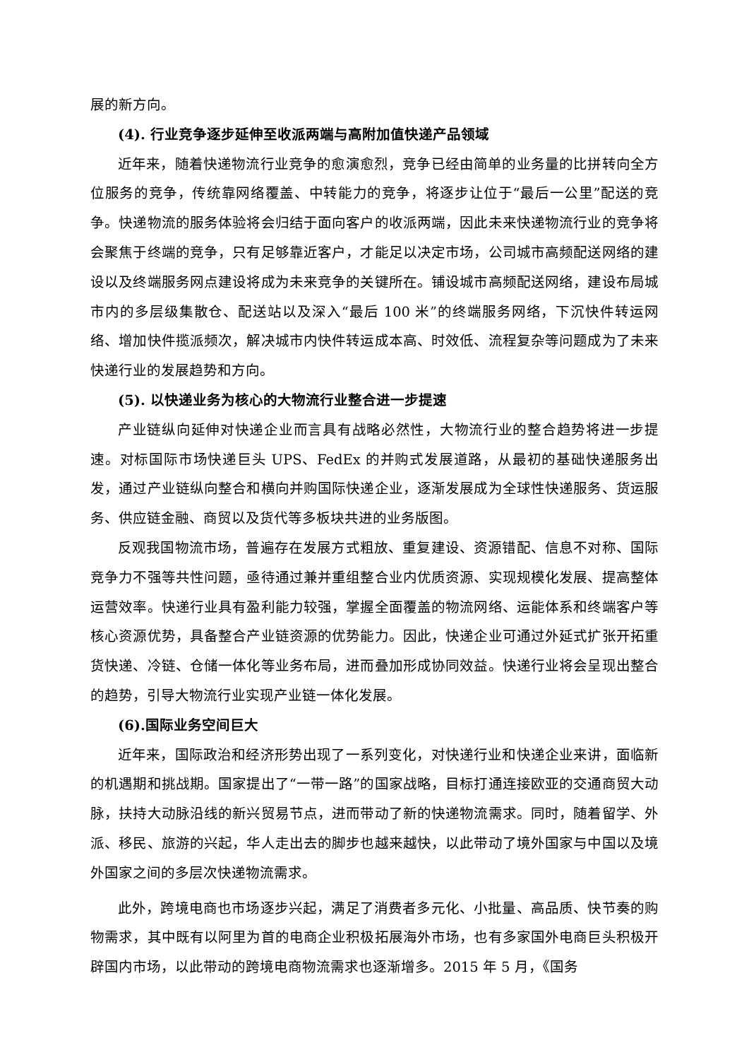展的新方向。
(4). 行业竞争逐步延伸至收派两端与高附加值快递产品领域
近年来，随着快递物流行业竞争的愈演愈烈，竞争已经由简单的业务量的比拼转向全方位服务的竞争，传统靠网络覆盖、中转能力的竞争，将逐步让位于“最后一公里”配送的竞争。快递物流的服务体验将会归结于面向客户的收派两端，因此未来快递物流行业的竞争将会聚焦于终端的竞争，只有足够靠近客户，才能足以决定市场，公司城市高频配送网络的建设以及终端服务网点建设将成为未来竞争的关键所在。铺设城市高频配送网络，建设布局城市内的多层级集散仓、配送站以及深入“最后 100 米”的终端服务网络，下沉快件转运网络、增加快件揽派频次，解决城市内快件转运成本高、时效低、流程复杂等问题成为了未来快递行业的发展趋势和方向。
(5). 以快递业务为核心的大物流行业整合进一步提速
产业链纵向延伸对快递企业而言具有战略必然性，大物流行业的整合趋势将进一步提速。对标国际市场快递巨头 UPS、FedEx 的并购式发展道路，从最初的基础快递服务出发，通过产业链纵向整合和横向并购国际快递企业，逐渐发展成为全球性快递服务、货运服务、供应链金融、商贸以及货代等多板块共进的业务版图。
反观我国物流市场，普遍存在发展方式粗放、重复建设、资源错配、信息不对称、国际竞争力不强等共性问题，亟待通过兼并重组整合业内优质资源、实现规模化发展、提高整体运营效率。快递行业具有盈利能力较强，掌握全面覆盖的物流网络、运能体系和终端客户等核心资源优势，具备整合产业链资源的优势能力。因此，快递企业可通过外延式扩张开拓重货快递、冷链、仓储一体化等业务布局，进而叠加形成协同效益。快递行业将会呈现出整合的趋势，引导大物流行业实现产业链一体化发展。
(6).国际业务空间巨大
近年来，国际政治和经济形势出现了一系列变化，对快递行业和快递企业来讲，面临新的机遇期和挑战期。国家提出了“一带一路”的国家战略，目标打通连接欧亚的交通商贸大动脉，扶持大动脉沿线的新兴贸易节点，进而带动了新的快递物流需求。同时，随着留学、外派、移民、旅游的兴起，华人走出去的脚步也越来越快，以此带动了境外国家与中国以及境外国家之间的多层次快递物流需求。
此外，跨境电商也市场逐步兴起，满足了消费者多元化、小批量、高品质、快节奏的购物需求，其中既有以阿里为首的电商企业积极拓展海外市场，也有多家国外电商巨头积极开辟国内市场，以此带动的跨境电商物流需求也逐渐增多。2015 年 5 月，《国务